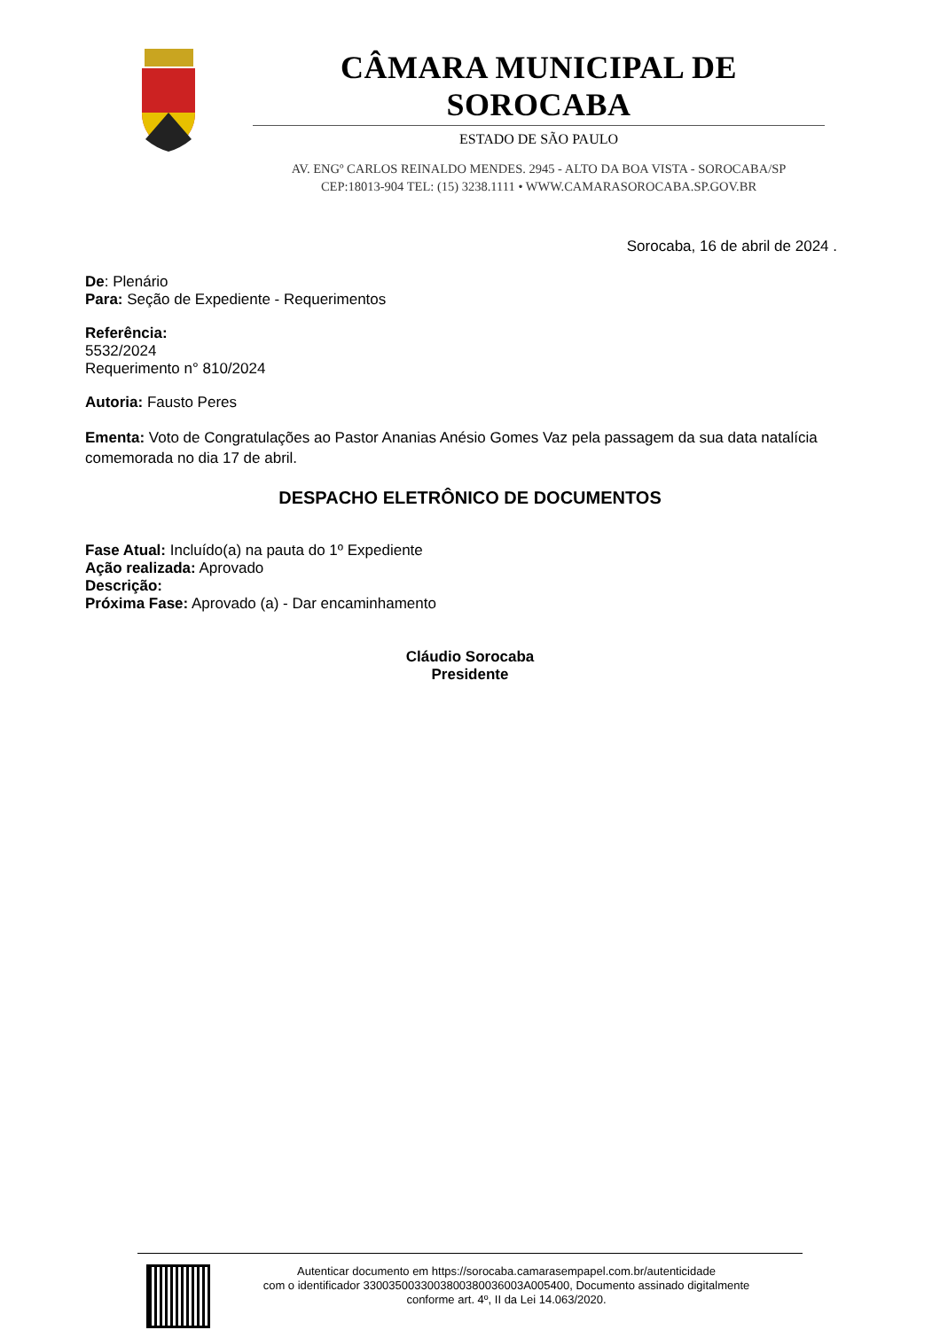CÂMARA MUNICIPAL DE SOROCABA
ESTADO DE SÃO PAULO
AV. ENGº CARLOS REINALDO MENDES. 2945 - ALTO DA BOA VISTA - SOROCABA/SP
CEP:18013-904 TEL: (15) 3238.1111 • WWW.CAMARASOROCABA.SP.GOV.BR
Sorocaba, 16 de abril de 2024 .
De: Plenário
Para: Seção de Expediente - Requerimentos
Referência:
5532/2024
Requerimento n° 810/2024
Autoria: Fausto Peres
Ementa: Voto de Congratulações ao Pastor Ananias Anésio Gomes Vaz pela passagem da sua data natalícia comemorada no dia 17 de abril.
DESPACHO ELETRÔNICO DE DOCUMENTOS
Fase Atual: Incluído(a) na pauta do 1º Expediente
Ação realizada: Aprovado
Descrição:
Próxima Fase: Aprovado (a) - Dar encaminhamento
Cláudio Sorocaba
Presidente
Autenticar documento em https://sorocaba.camarasempapel.com.br/autenticidade
com o identificador 3300350033003800380036003A005400, Documento assinado digitalmente
conforme art. 4º, II da Lei 14.063/2020.